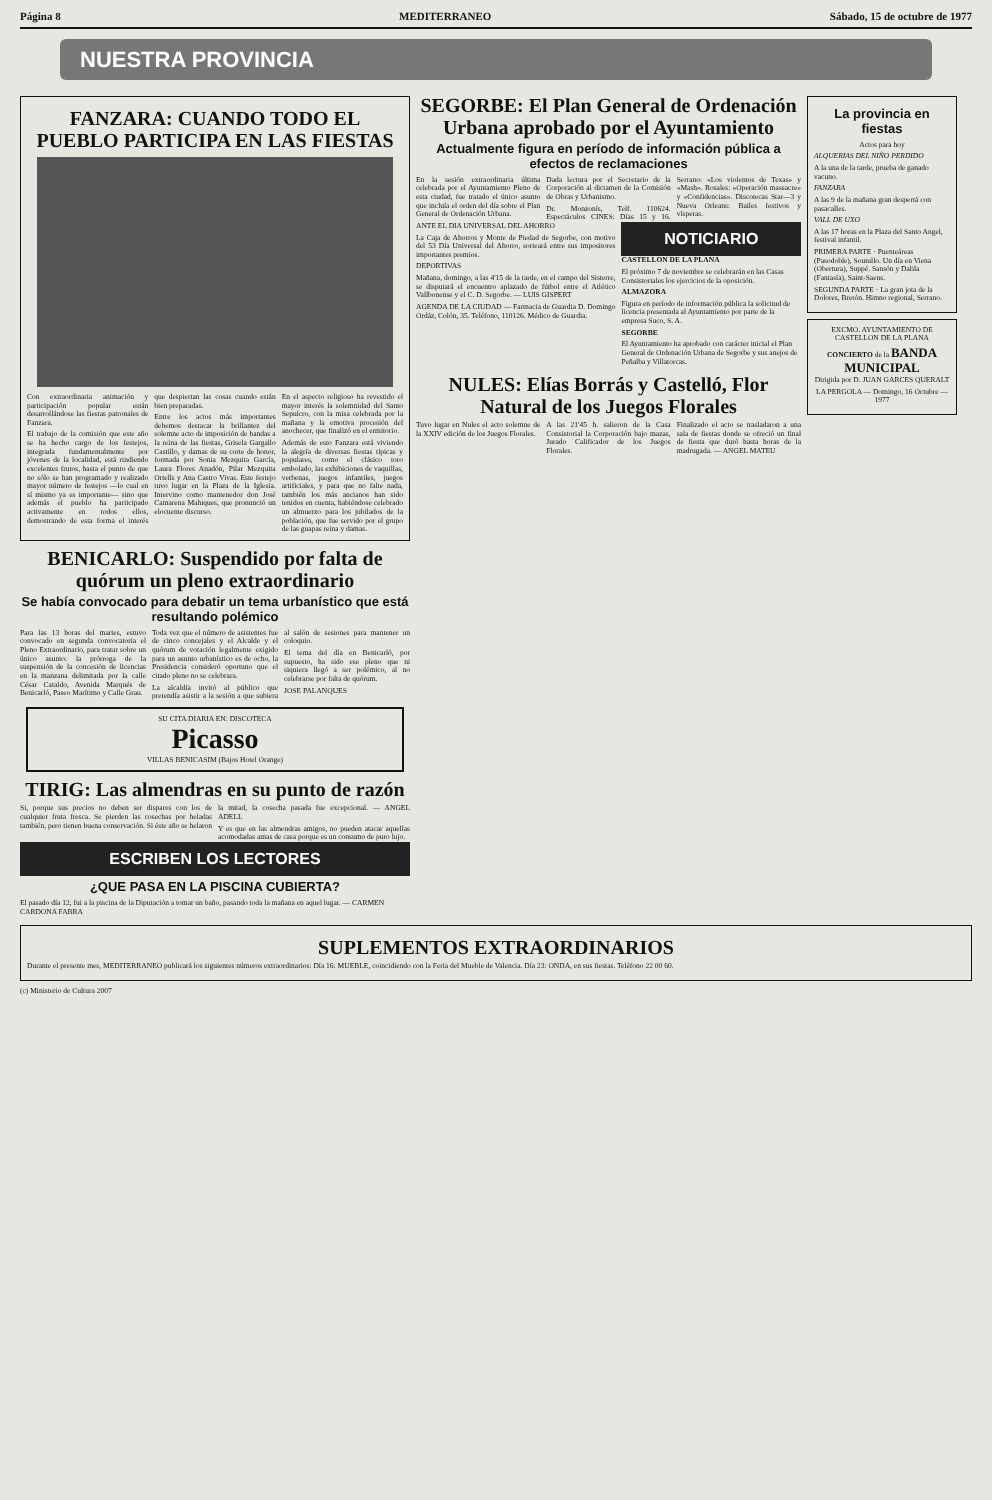Página 8 MEDITERRANEO Sábado, 15 de octubre de 1977
NUESTRA PROVINCIA
FANZARA: CUANDO TODO EL PUEBLO PARTICIPA EN LAS FIESTAS
Con extraordinaria animación y participación popular están desarrollándose las fiestas patronales de Fanzara.
El trabajo de la comisión que este año se ha hecho cargo de los festejos, integrada fundamentalmente por jóvenes de la localidad, está rindiendo excelentes frutos, hasta el punto de que no sólo se han programado y realizado mayor número de festejos —lo cual en sí mismo ya es importante— sino que además el pueblo ha participado activamente en todos ellos, demostrando de esta forma el interés que despiertan las cosas cuando están bien preparadas.
Entre los actos más importantes debemos destacar la brillantez del solemne acto de imposición de bandas a la reina de las fiestas, Grisela Gargallo Castillo, y damas de su corte de honor, formada por Sonia Mezquita García, Laura Flores Anadón, Pilar Mezquita Ortells y Ana Castro Vivas. Este festejo tuvo lugar en la Plaza de la Iglesia. Intervino como mantenedor don José Camarena Mahiques, que pronunció un elocuente discurso.
En el aspecto religioso ha revestido el mayor interés la solemnidad del Santo Sepulcro, con la misa celebrada por la mañana y la emotiva procesión del anochecer, que finalizó en el ermitorio.
Además de esto Fanzara está viviendo la alegría de diversas fiestas típicas y populares, como el clásico toro embolado, las exhibiciones de vaquillas, verbenas, juegos infantiles, juegos artificiales, y para que no falte nada, también los más ancianos han sido tenidos en cuenta, habiéndose celebrado un almuerzo para los jubilados de la población, que fue servido por el grupo de las guapas reina y damas.
BENICARLO: Suspendido por falta de quórum un pleno extraordinario
Se había convocado para debatir un tema urbanístico que está resultando polémico
Para las 13 horas del martes, estuvo convocado en segunda convocatoria el Pleno Extraordinario, para tratar sobre un único asunto: la prórroga de la suspensión de la concesión de licencias en la manzana delimitada por la calle César Cataldo, Avenida Marqués de Benicarló, Paseo Marítimo y Calle Grau.
Toda vez que el número de asistentes fue de cinco concejales y el Alcalde y el quórum de votación legalmente exigido para un asunto urbanístico es de ocho, la Presidencia consideró oportuno que el citado pleno no se celebrara.
La alcaldía invitó al público que pretendía asistir a la sesión a que subiera al salón de sesiones para mantener un coloquio.
El tema del día en Benicarló, por supuesto, ha sido ese pleno que ni siquiera llegó a ser polémico, al no celebrarse por falta de quórum.
JOSE PALANQUES
SU CITA DIARIA EN: DISCOTECA
Picasso
VILLAS BENICASIM (Bajos Hotel Orange)
TIRIG: Las almendras en su punto de razón
Si, porque sus precios no deben ser dispares con los de cualquier fruta fresca. Se pierden las cosechas por heladas también, pero tienen buena conservación. Si éste año se helaron la mitad, la cosecha pasada fue excepcional. — ANGEL ADELL
Y es que en las almendras amigos, no pueden atacar aquellas acomodadas amas de casa porque es un consumo de puro lujo.
ESCRIBEN LOS LECTORES
¿QUE PASA EN LA PISCINA CUBIERTA?
El pasado día 12, fui a la piscina de la Diputación a tomar un baño, pasando toda la mañana en aquel lugar. — CARMEN CARDONA FABRA
SEGORBE: El Plan General de Ordenación Urbana aprobado por el Ayuntamiento
Actualmente figura en período de información pública a efectos de reclamaciones
En la sesión extraordinaria última celebrada por el Ayuntamiento Pleno de esta ciudad, fue tratado el único asunto que incluía el orden del día sobre el Plan General de Ordenación Urbana.
Dada lectura por el Secretario de la Corporación al dictamen de la Comisión de Obras y Urbanismo.
Dr. Monzonís, Telf. 110624. Espectáculos CINES: Días 15 y 16. Serrano: «Los violentos de Texas» y «Mash». Rosales: «Operación massacre» y «Confidencias». Discotecas Star—3 y Nueva Orleans: Bailes festivos y vísperas.
ANTE EL DIA UNIVERSAL DEL AHORRO
La Caja de Ahorros y Monte de Piedad de Segorbe, con motivo del 53 Día Universal del Ahorro, sorteará entre sus impositores importantes premios.
DEPORTIVAS
Mañana, domingo, a las 4'15 de la tarde, en el campo del Sisterre, se disputará el encuentro aplazado de fútbol entre el Atlético Vallbonense y el C. D. Segorbe. — LUIS GISPERT
AGENDA DE LA CIUDAD — Farmacia de Guardia D. Domingo Ordáz, Colón, 35. Teléfono, 110126. Médico de Guardia.
NOTICIARIO
CASTELLON DE LA PLANA
El próximo 7 de noviembre se celebrarán en las Casas Consistoriales los ejercicios de la oposición.
ALMAZORA
Figura en período de información pública la solicitud de licencia presentada al Ayuntamiento por parte de la empresa Suco, S. A.
SEGORBE
El Ayuntamiento ha aprobado con carácter inicial el Plan General de Ordenación Urbana de Segorbe y sus anejos de Peñalba y Villatorcas.
NULES: Elías Borrás y Castelló, Flor Natural de los Juegos Florales
Tuvo lugar en Nules el acto solemne de la XXIV edición de los Juegos Florales.
A las 21'45 h. salieron de la Casa Consistorial la Corporación bajo mazas, Jurado Calificador de los Juegos Florales.
Finalizado el acto se trasladaron a una sala de fiestas donde se ofreció un final de fiesta que duró hasta horas de la madrugada. — ANGEL MATEU
La provincia en fiestas
Actos para hoy
ALQUERIAS DEL NIÑO PERDIDO
A la una de la tarde, prueba de ganado vacuno.
FANZARA
A las 9 de la mañana gran despertá con pasacalles.
VALL DE UXO
A las 17 horas en la Plaza del Santo Angel, festival infantil.
PRIMERA PARTE · Puenteáreas (Pasodoble), Soutullo. Un día en Viena (Obertura), Suppé. Sansón y Dalila (Fantasía), Saint-Saens.
SEGUNDA PARTE · La gran jota de la Dolores, Bretón. Himno regional, Serrano.
EXCMO. AYUNTAMIENTO DE CASTELLON DE LA PLANA
CONCIERTO de la BANDA MUNICIPAL
Dirigida por D. JUAN GARCES QUERALT
LA PERGOLA — Domingo, 16 Octubre — 1977
SUPLEMENTOS EXTRAORDINARIOS
Durante el presente mes, MEDITERRANEO publicará los siguientes números extraordinarios: Día 16: MUEBLE, coincidiendo con la Feria del Mueble de Valencia. Día 23: ONDA, en sus fiestas. Teléfono 22 00 60.
(c) Ministerio de Cultura 2007